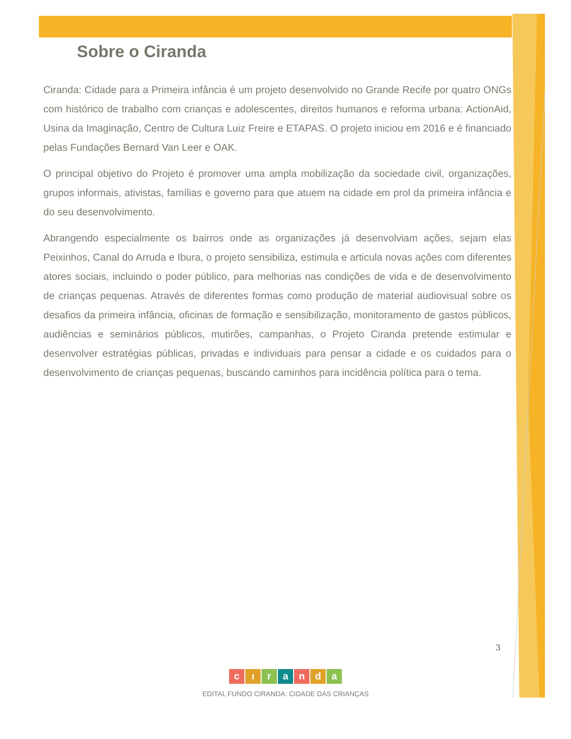Sobre o Ciranda
Ciranda: Cidade para a Primeira infância é um projeto desenvolvido no Grande Recife por quatro ONGs com histórico de trabalho com crianças e adolescentes, direitos humanos e reforma urbana: ActionAid, Usina da Imaginação, Centro de Cultura Luiz Freire e ETAPAS. O projeto iniciou em 2016 e é financiado pelas Fundações Bernard Van Leer e OAK.
O principal objetivo do Projeto é promover uma ampla mobilização da sociedade civil, organizações, grupos informais, ativistas, famílias e governo para que atuem na cidade em prol da primeira infância e do seu desenvolvimento.
Abrangendo especialmente os bairros onde as organizações já desenvolviam ações, sejam elas Peixinhos, Canal do Arruda e Ibura, o projeto sensibiliza, estimula e articula novas ações com diferentes atores sociais, incluindo o poder público, para melhorias nas condições de vida e de desenvolvimento de crianças pequenas. Através de diferentes formas como produção de material audiovisual sobre os desafios da primeira infância, oficinas de formação e sensibilização, monitoramento de gastos públicos, audiências e seminários públicos, mutirões, campanhas, o Projeto Ciranda pretende estimular e desenvolver estratégias públicas, privadas e individuais para pensar a cidade e os cuidados para o desenvolvimento de crianças pequenas, buscando caminhos para incidência política para o tema.
3
cıranda
EDITAL FUNDO CIRANDA: CIDADE DAS CRIANÇAS